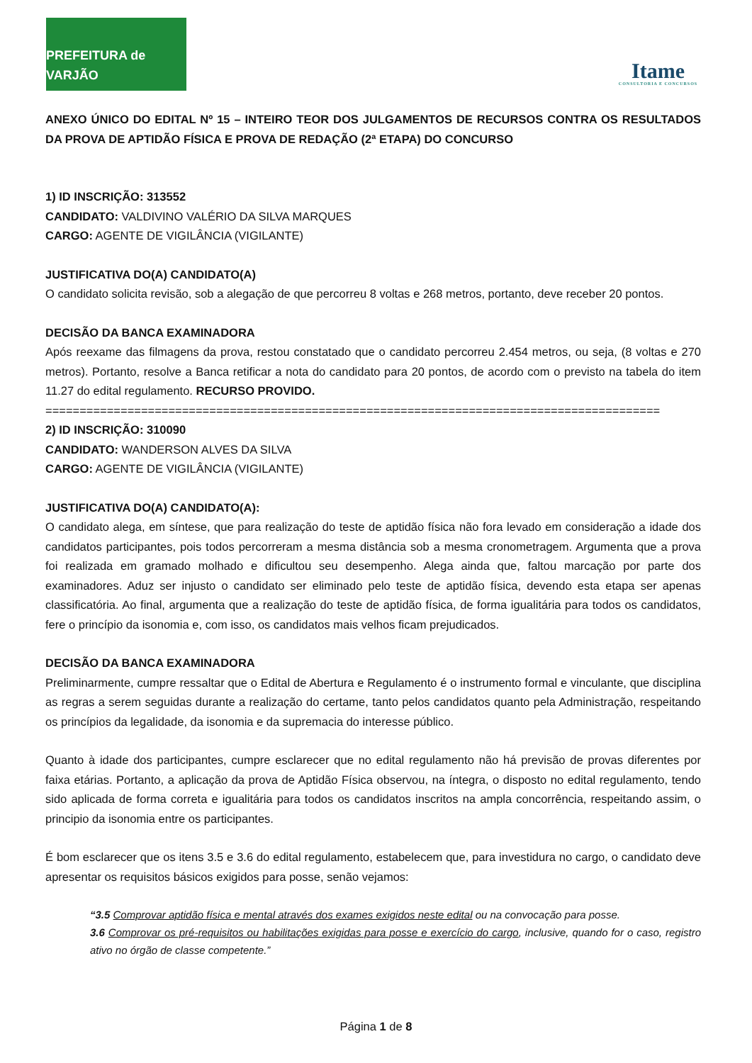PREFEITURA de VARJÃO
Itame
CONSULTORIA E CONCURSOS
ANEXO ÚNICO DO EDITAL Nº 15 – INTEIRO TEOR DOS JULGAMENTOS DE RECURSOS CONTRA OS RESULTADOS DA PROVA DE APTIDÃO FÍSICA E PROVA DE REDAÇÃO (2ª ETAPA) DO CONCURSO
1) ID INSCRIÇÃO: 313552
CANDIDATO: VALDIVINO VALÉRIO DA SILVA MARQUES
CARGO: AGENTE DE VIGILÂNCIA (VIGILANTE)
JUSTIFICATIVA DO(A) CANDIDATO(A)
O candidato solicita revisão, sob a alegação de que percorreu 8 voltas e 268 metros, portanto, deve receber 20 pontos.
DECISÃO DA BANCA EXAMINADORA
Após reexame das filmagens da prova, restou constatado que o candidato percorreu 2.454 metros, ou seja, (8 voltas e 270 metros). Portanto, resolve a Banca retificar a nota do candidato para 20 pontos, de acordo com o previsto na tabela do item 11.27 do edital regulamento. RECURSO PROVIDO.
==========================================================================================
2) ID INSCRIÇÃO: 310090
CANDIDATO: WANDERSON ALVES DA SILVA
CARGO: AGENTE DE VIGILÂNCIA (VIGILANTE)
JUSTIFICATIVA DO(A) CANDIDATO(A):
O candidato alega, em síntese, que para realização do teste de aptidão física não fora levado em consideração a idade dos candidatos participantes, pois todos percorreram a mesma distância sob a mesma cronometragem. Argumenta que a prova foi realizada em gramado molhado e dificultou seu desempenho. Alega ainda que, faltou marcação por parte dos examinadores. Aduz ser injusto o candidato ser eliminado pelo teste de aptidão física, devendo esta etapa ser apenas classificatória. Ao final, argumenta que a realização do teste de aptidão física, de forma igualitária para todos os candidatos, fere o princípio da isonomia e, com isso, os candidatos mais velhos ficam prejudicados.
DECISÃO DA BANCA EXAMINADORA
Preliminarmente, cumpre ressaltar que o Edital de Abertura e Regulamento é o instrumento formal e vinculante, que disciplina as regras a serem seguidas durante a realização do certame, tanto pelos candidatos quanto pela Administração, respeitando os princípios da legalidade, da isonomia e da supremacia do interesse público.
Quanto à idade dos participantes, cumpre esclarecer que no edital regulamento não há previsão de provas diferentes por faixa etárias. Portanto, a aplicação da prova de Aptidão Física observou, na íntegra, o disposto no edital regulamento, tendo sido aplicada de forma correta e igualitária para todos os candidatos inscritos na ampla concorrência, respeitando assim, o principio da isonomia entre os participantes.
É bom esclarecer que os itens 3.5 e 3.6 do edital regulamento, estabelecem que, para investidura no cargo, o candidato deve apresentar os requisitos básicos exigidos para posse, senão vejamos:
“3.5 Comprovar aptidão física e mental através dos exames exigidos neste edital ou na convocação para posse.
3.6 Comprovar os pré-requisitos ou habilitações exigidas para posse e exercício do cargo, inclusive, quando for o caso, registro ativo no órgão de classe competente.”
Página 1 de 8